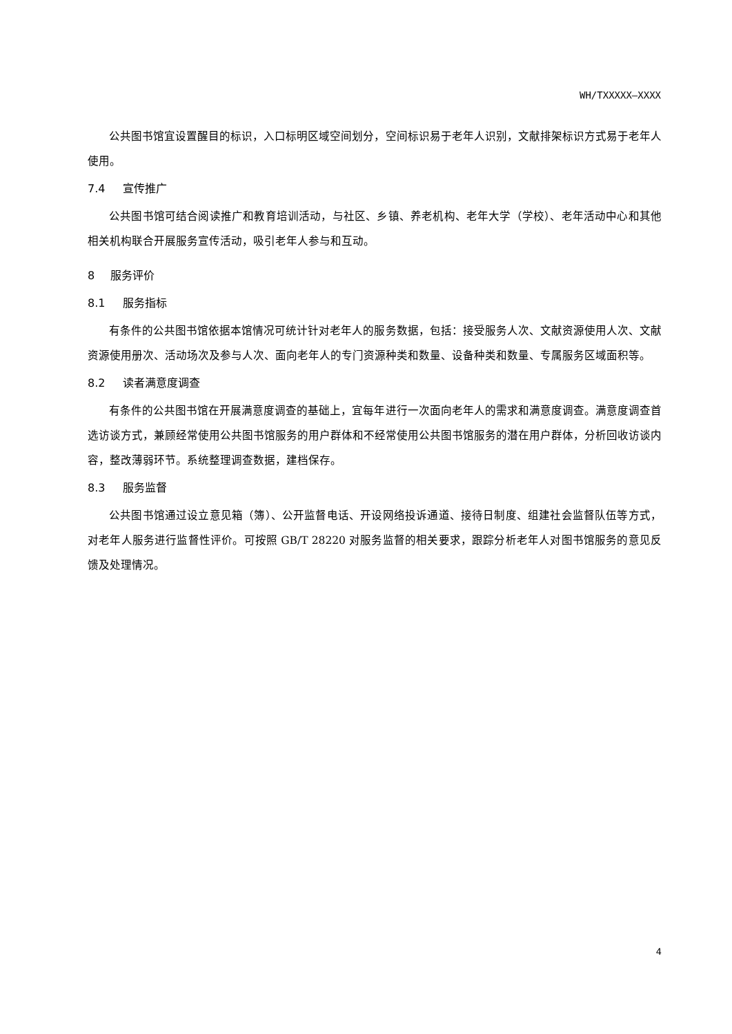WH/TXXXXX—XXXX
公共图书馆宜设置醒目的标识，入口标明区域空间划分，空间标识易于老年人识别，文献排架标识方式易于老年人使用。
7.4 宣传推广
公共图书馆可结合阅读推广和教育培训活动，与社区、乡镇、养老机构、老年大学（学校）、老年活动中心和其他相关机构联合开展服务宣传活动，吸引老年人参与和互动。
8 服务评价
8.1 服务指标
有条件的公共图书馆依据本馆情况可统计针对老年人的服务数据，包括：接受服务人次、文献资源使用人次、文献资源使用册次、活动场次及参与人次、面向老年人的专门资源种类和数量、设备种类和数量、专属服务区域面积等。
8.2 读者满意度调查
有条件的公共图书馆在开展满意度调查的基础上，宜每年进行一次面向老年人的需求和满意度调查。满意度调查首选访谈方式，兼顾经常使用公共图书馆服务的用户群体和不经常使用公共图书馆服务的潜在用户群体，分析回收访谈内容，整改薄弱环节。系统整理调查数据，建档保存。
8.3 服务监督
公共图书馆通过设立意见箱（簿）、公开监督电话、开设网络投诉通道、接待日制度、组建社会监督队伍等方式，对老年人服务进行监督性评价。可按照 GB/T 28220 对服务监督的相关要求，跟踪分析老年人对图书馆服务的意见反馈及处理情况。
4